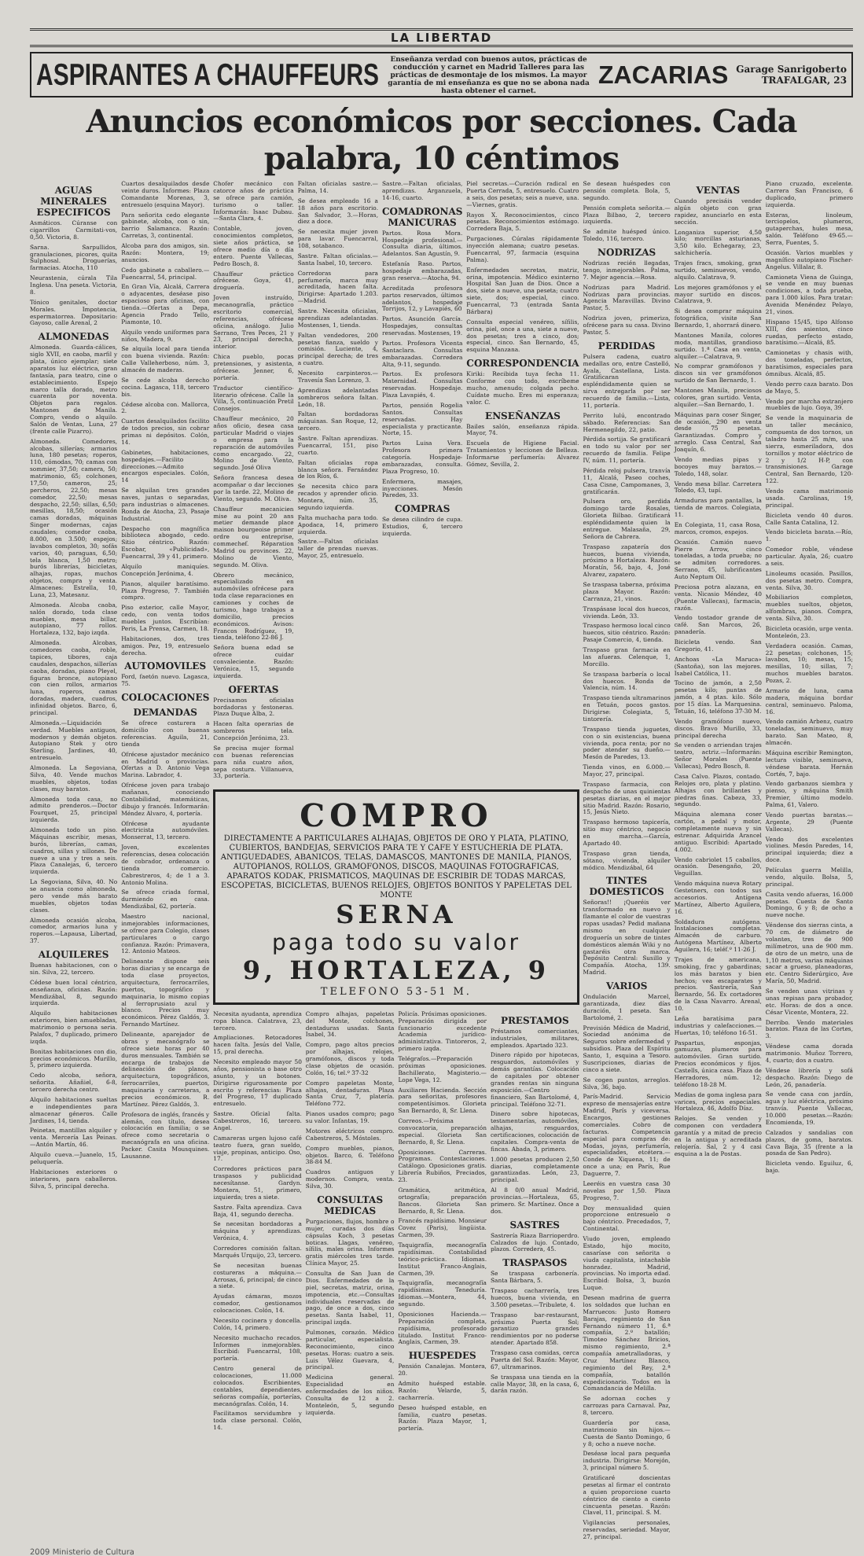LA LIBERTAD
ASPIRANTES A CHAUFFEURS
Enseñanza verdad con buenos autos, prácticas de conducción y carnet en Madrid Talleres para las prácticas de desmontaje de los mismos. La mayor garantía de mi enseñanza es que no se abona nada hasta obtener el carnet.
ZACARIAS
Garage Sanrigoberto
TRAFALGAR, 23
Anuncios económicos por secciones. Cada palabra, 10 céntimos
AGUAS MINERALES ESPECIFICOS
Asmáticos. Cúranse con cigarrillos Carmitati-vos, 0,50. Victoria, 8.
Sarna. Sarpullidos, granulaciones, picores, quita Sulphosal. Droguerías, farmacias. Atocha, 110
Neurastenia, cúrala Tila Inglesa. Una peseta. Victoria, 8.
Tónico genitales, doctor Morales. Impotencia, espermatorrea. Depositario: Gayoso, calle Arenal, 2
ALMONEDAS
Almoneda. Guarda-cálices, siglo XVII, en caoba, marfil y plata, único ejemplar; siete aparatos luz eléctrica, gran fantasía, para teatro, cine o establecimiento. Espejo marco talla dorado, metro cuarenta por noventa. Objetos para regalos. Mantones de Manila. Compro, vendo o alquilo. Salón de Ventas, Luna, 27 (frente calle Pizarro).
Almoneda. Comedores, alcobas, sillerías; armarios luna, 180 pesetas; roperos, 110, cómodas, 70; camas con sommier, 37,50; camera, 50; matrimonio, 65; colchones, 17,50; cameros, 25; percheros, 22,50; mesas comedor, 22,50; mesas despacho, 22,50; sillas, 6,50; mesillas, 18,50; ocasión camas doradas, máquinas Singer modernas, cajas caudales; comedor caoba, 8.000, en 3.500; espejos; lavabos completos, 30; sofás varios, 40; paraguas, 6,50; tela blanca, 1,50 metro; burós librerías, bicicletas, alhajas, ropas, muchos objetos, compra y venta. Almacenes: Estrella, 10, Luna, 23, Matesanz.
Almoneda. Alcoba caoba, salón dorado, toda clase muebles, mesa billar, autopiano, 77 rollos. Hortaleza, 132, bajo izqda.
Almoneda. Alcobas, comedores caoba, roble, tapices, tibores, caja caudales, despachos, sillerías caoba, doradas, piano Pleyel, figuras bronce, autopiano con cien rollos, armarios luna, roperos, camas doradas, madera, cuadros, infinidad objetos. Barco, 6, principal.
Almoneda.—Liquidación verdad. Muebles antiguos, modernos y demás objetos. Autopiano Stek y otro Sterling. Jardines, 40, entresuelo.
Almoneda. La Segoviana, Silva, 40. Vende muchos muebles, objetos, todas clases, muy baratos.
Almoneda toda casa, no admito prenderos.—Doctor Fourquet, 25, principal izquierda.
Almoneda todo un piso. Máquinas escribir, mesas, burós, librerías, camas, cuadros, sillas y sillones. De nueve a una y tres a seis. Plaza Canalejas, 6, tercero izquierda.
La Segoviana, Silva, 40. No se anuncia como almoneda, pero vende más barato muebles, objetos todas clases.
Almoneda ocasión alcoba, comedor, armarios luna y roperos.—Lapausa, Libertad, 37.
ALQUILERES
Buenas habitaciones, con o sin. Silva, 22, tercero.
Cédese buen local céntrico, enseñanza, oficinas. Razón: Mendizábal, 8, segundo izquierda.
Alquilo habitaciones exteriores, bien amuebladas, matrimonio o persona seria. Palafox, 7 duplicado, primero izqda.
Bonitas habitaciones con dio, precios económicos. Murillo, 5, primero izquierda.
Cedo alcoba, señora, señorita. Añañiel, 6-8, tercero derecha centro.
Alquilo habitaciones sueltas e independientes para almacenar géneros. Calle Jardines, 14, tienda.
Peinetas, mantillas alquiler y venta. Mercería Las Peinas.—Antón Martín, 46.
Alquilo cueva.—Juanelo, 15, peluquería.
Habitaciones exteriores o interiores, para caballeros. Silva, 5, principal derecha.
Cuartos desalquilados desde veinte duros. Informes: Plaza Comandante Morenas, 3, entresuelo (esquina Mayor).
Para señorita cedo elegante gabinete, alcoba, con o sin, barrio Salamanca. Razón: Carretas, 3, continental.
Alcoba para dos amigos, sin. Razón: Montera, 19; anuncios.
Cedo gabinete a caballero.—Fuencarral, 54, principal.
En Gran Vía, Alcalá, Carrera o adyacentes, deséase piso espacioso para oficinas, con tienda.—Ofertas a Depa, Agencia Prado Tello, Piamonte, 10.
Alquilo vendo uniformes para niños, Madera, 9.
Se alquila local para tienda con buena vivienda. Razón: Calle Valleherboso, núm. 3, almacén de maderas.
Se cede alcoba derecho cocina. Lagasca, 118, tercero bis.
Cédese alcoba con. Mallorca, 2.
Cuartos desalquilados facilito de todos precios, sin cobrar primas ni depósitos. Colón, 14.
Gabinetes, habitaciones, hospedajes.—Facilito direcciones.—Admito encargos especiales. Colón, 14
Se alquilan tres grandes naves, juntas o separadas, para industrias o almacenes. Ronda de Atocha, 23, Pasaje Industrial.
Despacho con magnífica biblioteca abogado, cedo. Sitio céntrico. Razón: Escobar, «Publicidad», Fuencarral, 39 y 41, primero.
Alquilo maniquíes. Concepción Jerónima, 4.
Pianos, alquiler baratísimo. Plaza Progreso, 7. También compro.
Piso exterior, calle Mayor, cedo, con venta todos muebles juntos. Escribían: Peris, La Prensa, Carmen, 18.
Habitaciones, dos, tres amigos. Pez, 19, entresuelo derecha.
AUTOMOVILES
Ford, faetón nuevo. Lagasca, 75.
COLOCACIONES
DEMANDAS
Se ofrece costurera a domicilio con buenas referencias. Aguila, 21, tienda
Ofrécese ajustador mecánico en Madrid o provincias. Ofertas a D. Antonio Vega Marina. Labrador, 4.
Ofrécese joven para trabajo mañanas, conociendo Contabilidad, matemáticas, dibujo y francés. Informarán: Méndez Alvaro, 4, portería.
Ofrécese ayudante electricista automóviles. Monserrat, 13, tercero.
Joven, excelentes referencias, desea colocación de cobrador, ordenanza o tienda comercio. Cabrestreros, 4; de 1 a 3. Antonio Molina.
Se ofrece criada formal, durmiendo en casa. Mendizábal, 62, portería.
Maestro nacional, inmejorables informaciones, se ofrece para Colegio, clases particulares o cargo confianza. Razón: Primavera, 12. Antonio Mateos.
Delineante dispone seis horas diarias y se encarga de toda clase proyectos, arquitectura, ferrocarriles, puertos, topográfico y maquinaria, lo mismo copias al ferroprusiato azul y blanco. Precios muy económicos. Pérez Galdós, 3. Fernando Martínez.
Delineante, aparejador de obras y mecanógrafo se ofrece siete horas por 40 duros mensuales. También se encarga de trabajos de delineación de planos, arquitectura, topográficos, ferrocarriles, puertos, maquinaria y carreteras, a precios económicos. R. Martínez. Pérez Galdós, 3.
Profesora de inglés, francés y alemán, con título, desea colocación en familia; o se ofrece como secretaria o mecanógrafa en una oficina. Packer. Casita Mousquines. Lausanne.
Chofer mecánico con catorce años de práctica se ofrece para camión, turismo o taller. Informarán: Isaac Dubau.—Santa Clara, 4.
Contable, joven, conocimientos completos, siete años práctica, se ofrece medio día o día entero. Puente Vallecas, Pedro Bosch, 8.
Chauffeur práctico ofrécese. Goya, 41, droguería.
Joven instruído, mecanografía, práctico escritorio comercial, referencias, ofrécese oficina, análogo. Julio Serrano, Tres Peces, 21 y 23, principal derecha, interior.
Chica pueblo, pocas pretensiones, y asistenta, ofrécese. Jenner, 6, portería.
Traductor científico-literario ofrécese. Calle la Villa, 5, continuación Pretil Consejos.
Chauffeur mecánico, 20 años oficio, desea casa particular Madrid o viajes o empresa para la reparación de automóviles como encargado. 22, Molino de Viento, segundo. José Oliva
Señora francesa desea acompañar o dar lecciones por la tarde. 22, Molino de Viento, segundo. M. Oliva.
Chauffeur mecanicien mise au point 20 ans metier demande place maison bourgeoise primer ordre ou entreprise, commechef. Réparation Madrid ou provinces. 22, Molino de Viento, segundo. M. Oliva.
Obrero mecánico, especializado en automóviles ofrécese para toda clase reparaciones en camiones y coches de turismo, hago trabajos a domicilio, precios económicos. Avisos: Francos Rodríguez, 19, tienda, teléfono 22-86 J.
Señora buena edad se ofrece cuidar convaleciente. Razón: Verónica, 15, segundo izquierda.
OFERTAS
Precisamos oficialas bordadoras y festoneras. Plaza Duque Alba, 2.
Hacen falta operarias de sombreros tela. Concepción Jerónima, 23.
Se precisa mujer formal con buenas referencias para niña cuatro años, sepa costura. Villanueva, 33, portería.
Faltan oficialas sastre.—Palma, 14.
Se desea empleado 16 a 18 años para escritorio. San Salvador, 3.—Horas, diez a doce.
Se necesita mujer joven para lavar. Fuencarral, 108, sotabanco.
Sastre. Faltan oficialas.—Santa Isabel, 10, tercero.
Corredoras para perfumería, marca muy acreditada, hacen falta. Dirigirse: Apartado 1.203.—Madrid.
Sastre. Necesita oficialas, aprendizas adelantadas. Mostenses, 1, tienda.
Faltan vendedores, 200 pesetas fianza, sueldo y comisión. Luciente, 4, principal derecha; de tres a cuatro.
Necesito carpinteros.—Travesía San Lorenzo, 3.
Aprendizas adelantadas sombreros señora faltan. León, 18.
Faltan bordadoras máquinas. San Roque, 12, tercero.
Sastre. Faltan aprendizas. Fuencarral, 151, piso cuarto.
Faltan oficialas ropa blanca señora. Fernández de los Ríos, 6.
Se necesita chico para recados y aprender oficio. Montera, núm. 35, segundo izquierda.
Falta muchacha para todo. Apodaca, 14, primero izquierda.
Sastre.—Faltan oficialas taller de prendas nuevas. Mayor, 25, entresuelo.
Sastre.—Faltan oficialas, aprendizas. Arganzuela, 14-16, cuarto.
COMADRONAS MANICURAS
Partos. Rosa Mora. Hospedaje profesional.—Consulta diaria, últimos. Adelantos. San Agustín, 9.
Estefanía Raso. Partos, hospedaje embarazadas, gran reserva.—Atocha, 94.
Acreditada profesora partos reservados, últimos adelantos, hospedaje Torrijos, 12, y Lavapiés, 60
Partos. Asunción García. Hospedajes, consultas reservadas. Mostenses, 19.
Partos. Profesora Vicenta Santaclara. Consultas embarazadas. Corredera Alta, 9-11, segundo.
Partos. Ex profesora Maternidad. Consultas reservadas. Hospedaje. Plaza Lavapiés, 4.
Partos, pensión Rogelia Santos. Consultas reservadas. Hay especialista y practicante. Norte, 15.
Partos Luisa Vera. Profesora primera categoría. Hospedaje-embarazadas, consulta. Plaza Progreso, 10.
Enfermera, masajes, inyecciones. Mesón Paredes, 33.
COMPRAS
Se desea cilindro de cupa. Estudios, 6, tercero izquierda.
Piel secretas.—Curación radical en Puerta Cerrada, 5, entresuelo. Cuatro a seis, dos pesetas; seis a nueve, una.—Viernes, gratis.
Rayos X. Reconocimientos, cinco pesetas. Reconocimientos estómago. Corredera Baja, 5.
Purgaciones. Cúralas rápidamente inyección alemana; cuatro pesetas. Fuencarral, 97, farmacia (esquina Palma).
Enfermedades secretas, matriz, orina, impotencia. Médico exinterno Hospital San Juan de Dios. Once a dos, siete a nueve, una peseta; cuatro siete, dos; especial, cinco. Fuencarral, 73 (entrada Santa Bárbara)
Consulta especial venéreo, sífilis, orina, piel, once a una, siete a nueve, dos pesetas; tres a cinco, dos; especial, cinco. San Bernardo, 45, esquina Manzana.
CORRESPONDENCIA
Kiriki: Recibida tuya fecha 11. Conforme con todo, escríbeme mucho, amenudo; colgada pecho. Cuídate mucho. Eres mi esperanza; valor. C.
ENSEÑANZAS
Bailes salón, enseñanza rápida. Mayor, 74.
Escuela de Higiene Facial. Tratamientos y lecciones de Belleza. Informarse perfumería: Alvarez Gómez, Sevilla, 2.
COMPRO
DIRECTAMENTE A PARTICULARES ALHAJAS, OBJETOS DE ORO Y PLATA, PLATINO, CUBIERTOS, BANDEJAS, SERVICIOS PARA TE Y CAFE Y ESTUCHERIA DE PLATA. ANTIGUEDADES, ABANICOS, TELAS, DAMASCOS, MANTONES DE MANILA, PIANOS, AUTOPIANOS, ROLLOS, GRAMOFONOS, DISCOS, MAQUINAS FOTOGRAFICAS, APARATOS KODAK, PRISMATICOS, MAQUINAS DE ESCRIBIR DE TODAS MARCAS, ESCOPETAS, BICICLETAS, BUENOS RELOJES, OBJETOS BONITOS Y PAPELETAS DEL MONTE
SERNA
paga todo su valor
9, HORTALEZA, 9
TELEFONO 53-51 M.
Necesita ayudanta, aprendiza ropa blanca. Calatrava, 23, tercero.
Ampliaciones. Retocadores hacen falta. Jesús del Valle, 15, pral derecha.
Necesito empleado mayor 50 años, pensionista o base otro asunto, y un botones. Dirigirse rigurosamente por escrito y referencias: Plaza del Progreso, 17 duplicado entresuelo.
Sastre. Oficial falta. Cabestreros, 16, tercero. Angel.
Camareras urgen lujoso café teatro fuera, gran sueldo, viaje, propinas, anticipo. Oso, 17.
Corredores prácticos para traspasos y publicidad necesítanse. Gardyn. Montera, 51, primero, izquierda; tres a siete.
Sastre. Falta aprendiza. Cava Baja, 41, segundo derecha.
Se necesitan bordadoras a máquina y aprendizas. Verónica, 4.
Corredores comisión faltan. Marqués Urquijo, 23, tercero.
Se necesitan buenas costureras a máquina.—Arrosas, 6, principal; de cinco a siete.
Ayudas cámaras, mozos comedor, gestionamos colocaciones. Colón, 14.
Necesito cocinera y doncella. Colón, 14, primero.
Necesito muchacho recados. Informes inmejorables. Escribid: Fuencarral, 108, portería.
Centro general de colocaciones, 11.000 colocados. Escribientes, contables, dependientes, señoras compañía, porterías, mecanógrafas. Colón, 14.
Facilitamos servidumbre y toda clase personal. Colón, 14.
Compro alhajas, papeletas del Monte, colchones, dentaduras usadas. Santa Isabel, 34.
Compro, pago altos precios por alhajas, relojes, gramófonos, discos y toda clase objetos de ocasión. Colón, 16; tel.º 37-32
Compro papeletas Monte, alhajas, dentaduras. Plaza Santa Cruz, 7, platería. Teléfono 772.
Pianos usados compro; pago su valor. Infantas, 19.
Motores eléctricos compro. Cabestreros, 5. Móstoles.
Compro muebles, pianos, objetos. Barco, 6. Teléfono 38-84 M.
Cuadros antiguos y modernos. Compra, venta. Silva, 30.
CONSULTAS MEDICAS
Purgaciones, flujos, hombre o mujer, curadas dos días cápsulas Koch, 3 pesetas boticas. Llagas, venéreo, sífilis, males orina. Informes gratis miércoles tres tarde. Clínica Mayor, 25.
Consulta de San Juan de Dios. Enfermedades de la piel, secretas, matriz, orina, impotencia, etc.—Consultas individuales reservadas de pago, de once a dos, cinco pesetas. Santa Isabel, 11, principal izqda.
Pulmones, corazón. Médico particular, especialista. Reconocimiento, cinco pesetas. Horas: cuatro a seis. Luis Vélez Guevara, 4, principal.
Medicina general. Especialidad en enfermedades de los niños. Consulta de 12 a 2. Monteleón, 5, segundo izquierda.
Policía. Próximas oposiciones. Preparación dirigida por funcionario excedente Academia jurídico-administrativa. Tintoreros, 2, primero izqda.
Telégrafos.—Preparación próximas oposiciones. Bachillerato, Magisterio.—Lope Vega, 12.
Auxiliares Hacienda. Sección para señoritas, profesores competentísimos. Glorieta San Bernardo, 8, Sr. Llena.
Correos.—Próxima convocatoria, preparación especial. Glorieta San Bernardo, 8, Sr. Llena.
Oposiciones. Carreras. Programas. Contestaciones. Catálogo. Oposiciones gratis. Librería Rubiños, Preciados, 23.
Gramática, aritmética, ortografía; preparación Bancos. Glorieta San Bernardo, 8, Sr. Llena.
Francés rapidísimo. Monsieur Covez (Paris), lingüista. Carmen, 39.
Taquigrafía, mecanografía rapidísimas. Contabilidad teórico-práctica. Idiomas. Institut Franco-Anglais, Carmen, 39.
Taquigrafía, mecanografía rapidísimas. Teneduría. Idiomas.—Montera, 44, segundo.
Oposiciones Hacienda.—Preparación completa, rapidísima, profesorado titulado. Institut Franco-Anglais, Carmen, 39.
HUESPEDES
Pensión Canalejas. Montera, 20.
Admito huésped estable. Razón: Velarde, 5, cacharrería.
Deseo huésped estable, en familia, cuatro pesetas. Razón: Plaza Mayor, 1, portería.
PRESTAMOS
Préstamos comerciantes, industriales, militares, empleados. Apartado 323.
Dinero rápido por hipotecas, resguardos, automóviles y demás garantías. Colocación de capitales por obtener grandes rentas sin ninguna exposición.—Centro financiero, San Bartolomé, 4, principal. Teléfono 32-71.
Dinero sobre hipotecas, testamentarías, automóviles, alhajas, resguardos, certificaciones, colocación de capitales. Compra-venta de fincas. Abada, 3, primero.
1.000 pesetas producen 2,50 diarias, completamente garantizadas. León, 23, principal.
Al 8 0/0 anual Madrid, provincias.—Hortaleza, 65, primero. Sr. Martínez. Once a dos.
SASTRES
Sastrería Riaza Barrioperdro. Calzados de lujo. Contado, plazos. Corredera, 45.
TRASPASOS
Se traspasa carbonería. Santa Bárbara, 5.
Traspaso cacharrería, tres huecos, buena vivienda, en 3.500 pesetas.—Tribulete, 4.
Traspaso bar-restaurant, próximo Puerta Sol; garantizo grandes rendimientos por no poderse atender. Apartado 858.
Traspaso casa comidas, cerca Puerta del Sol. Razón: Mayor, 67, ultramarinos.
Se traspasa una tienda en la calle Mayor, 38, en la casa, 6, darán razón.
Se desean huéspedes con pensión completa. Bola, 5, segundo.
Pensión completa señorita.—Plaza Bilbao, 2, tercero izquierda.
Se admite huésped único. Toledo, 116, tercero.
NODRIZAS
Nodrizas recién llegadas, tengo, inmejorables. Palma, 7. Mejor agencia.—Rosa.
Nodrizas para Madrid. Nodrizas para provincias. Agencia Maravillas. Divino Pastor, 5.
Nodriza joven, primeriza, ofrécese para su casa. Divino Pastor, 5.
PERDIDAS
Pulsera cadena, cuatro medallas oro, entre Castelló, Ayala, Castellana, Lista. Gratificaran espléndidamente quien se sirva entregarla por ser recuerdo de familia.—Lista, 11, portería.
Perrito lulú, encontrado sábado. Referencias: San Hermenegildo, 22, patio.
Pérdida sortija. Se gratificará en todo su valor por ser recuerdo de familia. Felipe IV, núm. 11, portería.
Pérdida reloj pulsera, tranvía 11, Alcalá, Paseo coches, Casa Cisne, Campomanes, 3, gratificarán.
Pulsera oro, perdida domingo tarde Rosales, Glorieta Bilbao. Gratificará espléndidamente quien la entregue. Malasaña, 29, Señora de Cabrera.
Traspaso zapatería dos huecos, buena vivienda, próximo a Hortaleza. Razón: Moratín, 56, bajo, 4, José Alvarez, zapatero.
Se traspasa taberna, próxima plaza Mayor. Razón: Carranza, 21, vinos.
Traspásase local dos huecos, vivienda. León, 33.
Traspaso hermoso local cinco huecos, sitio céntrico. Razón: Pasaje Comercio, 4, tienda.
Traspaso gran farmacia en las afueras. Celenque, 1, Morcillo.
Se traspasa barbería o local dos huecos. Ronda de Valencia, núm. 14.
Traspaso tienda ultramarinos en Tetuán, pocos gastos. Dirigirse: Colegiata, 5, tintorería.
Traspaso tienda juguetes, con o sin existencias, buena vivienda, poca renta; por no poder atender su dueño.—Mesón de Paredes, 13.
Tienda vinos, en 6.000.—Mayor, 27, principal.
Traspaso farmacia, con despacho de unas quinientas pesetas diarias, en el mejor sitio Madrid. Razón: Rosario, 15, Jesús Nieto.
Traspaso hermoso tapicería, sitio muy céntrico, negocio en marcha.—García, Apartado 40.
Traspaso gran tienda, sótano, vivienda, alquiler módico. Mendizábal, 64
TINTES DOMESTICOS
Señoras!! ¡Queréis ver transformado en nuevo y flamante el color de vuestras ropas usadas? Pedid mañana mismo en cualquier droguería un sobre de tintes domésticos alemán Wiki y no gastaréis otra marca. Depósito Central: Susillo y Compañía. Atocha, 139. Madrid.
VARIOS
Ondulación Marcel, garantizada, diez días duración, 1 peseta. San Bartolomé, 2.
Previsión Médica de Madrid, Sociedad anónima de Seguros sobre enfermedad y subsidios. Plaza del Espíritu Santo, 1, esquina a Tesoro. Suscripciones, diarias de cinco a siete.
Se cogen puntos, arreglos. Silva, 36, bajo.
París-Madrid. Servicio expreso de mensajerías entre Madrid, París y viceversa. Encargos, gestiones comerciales. Cobro de facturas. Competencia especial para compras de: Modas, joyas, perfumería, especialidades, etcétera.—Conde de Xiquena, 11; de once a una; en París, Rue Daguerre, 7.
Leeréis en vuestra casa 30 novelas por 1,50. Plaza Progreso, 7.
Doy mensualidad quien proporcione entresuelo o bajo céntrico. Precedados, 7, Continental.
Viudo joven, empleado Estado, hijo mocito, casaríase con señorita o viuda capitalista, intachable honradez. Madrid, provincias. No importa edad. Escribid: Bolsa, 3, buzón Luque.
Desean madrina de guerra los soldados que luchan en Marruecos: Justo Romero Barajas, regimiento de San Fernando número 11, 6.ª compañía, 2.º batallón; Timoteo Sánchez Bricios, mismo regimiento, 2.ª compañía ametralladoras, y Cruz Martínez Blanco, regimiento del Rey, 2.ª compañía, batallón expedicionario. Todos en la Comandancia de Melilla.
Se adornan coches y carrozas para Carnaval. Paz, 8, tercero.
Guardería por casa, matrimonio sin hijos.—Cuesta de Santo Domingo, 6 y 8; ocho a nueve noche.
Deséase local para pequeña industria. Dirigirse: Morejón, 3, principal número 5.
Gratificaré doscientas pesetas al firmar el contrato a quien proporcione cuarto céntrico de ciento a ciento cincuenta pesetas. Razón: Clavel, 11, principal. S. M.
Vigilancias personales, reservadas, seriedad. Mayor, 27, principal.
VENTAS
Cuando precisáis vender algún objeto con gran rapidez, anunciarlo en esta sección.
Longaniza superior, 4,50 kilo; morcillas asturianas, 3,50 kilo. Echegaray, 23, salchichería.
Trajes fracs, smoking, gran surtido, seminuevos, vendo, alquilo. Calatrava, 9.
Los mejores gramófonos y el mayor surtido en discos. Calatrava, 9.
Si desea comprar máquina fotográfica, visite San Bernardo, 1, ahorrará dinero.
Mantones Manila, colores moda, mantillas, grandioso surtido. 1.ª Casa en venta, alquiler.—Calatrava, 9.
No comprar gramófonos y discos sin ver gramófonos surtido de San Bernardo, 1.
Mantones Manila, preciosos colores, gran surtido. Venta, alquiler.—San Bernardo, 1.
Máquinas para coser Singer, de ocasión, 290 en venta desde 75 pesetas. Garantizadas. Compro y arreglo. Casa Central, San Joaquín, 6.
Vendo medias pipas y bocoyes muy baratos.—Toledo, 148, solar.
Vendo mesa billar. Carretera Toledo, 43, tupí.
Armaduras para pantallas, la tienda de marcos. Colegiata, 11.
En Colegiata, 11, casa Rosa, marcos, cromos, espejos.
Ocasión. Camión nuevo Pierre Arrow, cinco toneladas, a toda prueba; no se admiten corredores. Serrano, 45, lubrificantes Auto Neptum Oil.
Preciosa potra alazana, en venta. Nicasio Méndez, 40 (Puente Vallecas), farmacia, razón.
Vendo tostador grande de café. San Marcos, 26, panadería.
Bicicleta vendo. San Gregorio, 41.
Anchoas «La Maruca» (Santoña), son las mejores. Isabel Católica, 11.
Tocino de jamón, a 2,50 pesetas kilo; puntas de jamón, a 4 ptas. kilo. Sólo por 15 días. La Marquesina. Tetuán, 16, teléfono 37-30 M.
Vendo gramófono nuevo, discos. Bravo Murillo, 33, principal derecha
Se venden o arriendan trajes teatro, actriz.—Informarán: Señor Morales (Puente Vallecas), Pedro Bosch, 8.
Casa Calvo. Plazos, contado. Relojes oro, plata y platino. Alhajas con brillantes y piedras finas. Cabeza, 33, segundo.
Máquina alemana coser cartón, a pedal y motor, completamente nueva y sin estrenar. Adquirida Arancel antiguo. Escribid: Apartado 4.002.
Vendo cabriolet 15 caballos, ocasión. Desengaño, 20, Veguillas.
Vendo máquina nueva Rotary Gestetners, con todos sus accesorios. Antígena Martínez, Alberto Aguilera, 16.
Soldadura autógena. Instalaciones completas. Almacén de carburo. Autógena Martínez, Alberto Aguilera, 16; teléf.º 11-26 J.
Trajes de americana, smoking, frac y gabardinas; los más baratos y bien hechos; vea escaparates y precios. Sastrería, San Bernardo, 56. Ex cortadores de la Casa Navarro. Arenal, 10.
Leña baratísima para industrias y calefacciones.—Huertas, 10; teléfono 16-51.
Paspartus, esponjas, gamuzas, plumeros para automóviles. Gran surtido. Precios económicos y fijos. Castells, única casa. Plaza de Herradores, núm. 12; teléfono 18-28 M.
Medias de goma inglesa para varices, precios especiales. Hortaleza, 46, Adolfo Díaz.
Relojes. Se venden y componen con verdadera garantía y a mitad de precio en la antigua y acreditada relojería. Sal, 2 y 4 casi esquina a la de Postas.
Piano cruzado, excelente. Carrera San Francisco, 6 duplicado, primero izquierda.
Esteras, linoleum, terciopelos, plumeros, gutaperchas, hules mesa, salón. Teléfono 49-65.—Serra, Fuentes, 5.
Ocasión. Varios muebles y magnífico autopiano Fischer-Angelus. Villalar, 8.
Camioneta Viena de Guinga, se vende en muy buenas condiciones, a toda prueba, para 1.000 kilos. Para tratar: Avenida Menéndez Pelayo, 21, vinos.
Hispano 15/45, tipo Alfonso XIII, dos asientos, cinco ruedas, perfecto estado, baratísimo.—Alcalá, 85.
Camionetas y chasis with, dos toneladas, perfectos, baratísimos, especiales para ómnibus. Alcalá, 85.
Vendo perro caza barato. Dos de Mayo, 5.
Vendo por marcha extranjero muebles de lujo. Goya, 39.
Se vende la maquinaria de un taller mecánico, compuesta de dos tornos, un taladro hasta 25 m/m, una sierra, esmeriladora, dos tornillos y motor eléctrico de 2 y 1/2 H-P, con transmisiones. Garage Central, San Bernardo, 120-122.
Vendo cama matrimonio usada. Carolinas, 19, principal.
Bicicleta vendo 40 duros. Calle Santa Catalina, 12.
Vendo bicicleta barata.—Río, 1.
Comedor roble, véndese particular. Ayala, 26; cuatro a seis.
Linoleums ocasión. Pasillos, dos pesetas metro. Compra, venta. Silva, 30.
Mobiliarios completos, muebles sueltos, objetos, alfombras, pianos. Compra, venta. Silva, 30.
Bicicleta ocasión, urge venta. Monteleón, 23.
Verdadera ocasión. Camas, 22 pesetas; colchones, 15; lavabos, 10; mesas, 15; mesillas, 10; sillas, 7; muchos muebles baratos. Pozas, 2.
Armario de luna, cama madera, máquina bordar central, seminuevo. Paloma, 16.
Vendo camión Arbenz, cuatro toneladas, seminuevo, muy barato. San Mateo, 8, almacén.
Máquina escribir Remington, lectura visible, seminueva, véndese barata. Hernán Cortés, 7, bajo.
Vendo garbanzos siembra y pienso, y máquina Smith Premier, último modelo. Palma, 61, Valero.
Vendo puertas baratas.—Argente, 29 (Puente Vallecas).
Vendo dos excelentes violines. Mesón Paredes, 14, principal izquierda; diez a doce.
Películas guerra Melilla, vendo, alquilo. Bolsa, 5, principal.
Casita vendo afueras, 16.000 pesetas. Cuesta de Santo Domingo, 6 y 8; de ocho a nueve noche.
Véndense dos sierras cinta, a 70 cm. de diámetro de volantes, tres de 900 milímetros, una de 900 mm. de otro de un metro, una de 1,10 metros, varias máquinas sacar a grueso, planeadoras, etc. Centro Siderúrgico, Ave María, 50, Madrid.
Se venden unas vitrinas y unas repisas para probador, etc. Horas: de dos a once. César Vicente, Montera, 22.
Derribo. Vendo materiales baratos. Plaza de las Cortes, 3.
Véndese cama dorada matrimonio. Muñoz Torrero, 4, cuarto; dos a cuatro.
Véndese librería y sofá despacho. Razón: Diego de León, 26, panadería.
Se vende casa con jardín, agua y luz eléctrica, próximo tranvía. Puente Vallecas, 10.000 pesetas.—Razón: Encomienda, 19.
Calzados y sandalias con plazos, de goma, baratos. Cava Baja, 35 (frente a la posada de San Pedro).
Bicicleta vendo. Eguiluz, 6, bajo.
2009 Ministerio de Cultura